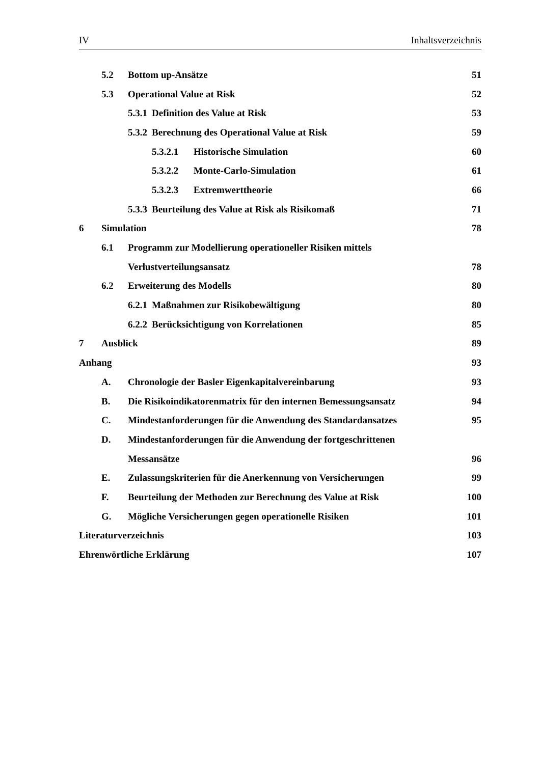IV Inhaltsverzeichnis
5.2 Bottom up-Ansätze 51
5.3 Operational Value at Risk 52
5.3.1 Definition des Value at Risk 53
5.3.2 Berechnung des Operational Value at Risk 59
5.3.2.1 Historische Simulation 60
5.3.2.2 Monte-Carlo-Simulation 61
5.3.2.3 Extremwerttheorie 66
5.3.3 Beurteilung des Value at Risk als Risikomaß 71
6 Simulation 78
6.1 Programm zur Modellierung operationeller Risiken mittels
Verlustverteilungsansatz 78
6.2 Erweiterung des Modells 80
6.2.1 Maßnahmen zur Risikobewältigung 80
6.2.2 Berücksichtigung von Korrelationen 85
7 Ausblick 89
Anhang 93
A. Chronologie der Basler Eigenkapitalvereinbarung 93
B. Die Risikoindikatorenmatrix für den internen Bemessungsansatz 94
C. Mindestanforderungen für die Anwendung des Standardansatzes 95
D. Mindestanforderungen für die Anwendung der fortgeschrittenen
Messansätze 96
E. Zulassungskriterien für die Anerkennung von Versicherungen 99
F. Beurteilung der Methoden zur Berechnung des Value at Risk 100
G. Mögliche Versicherungen gegen operationelle Risiken 101
Literaturverzeichnis 103
Ehrenwörtliche Erklärung 107